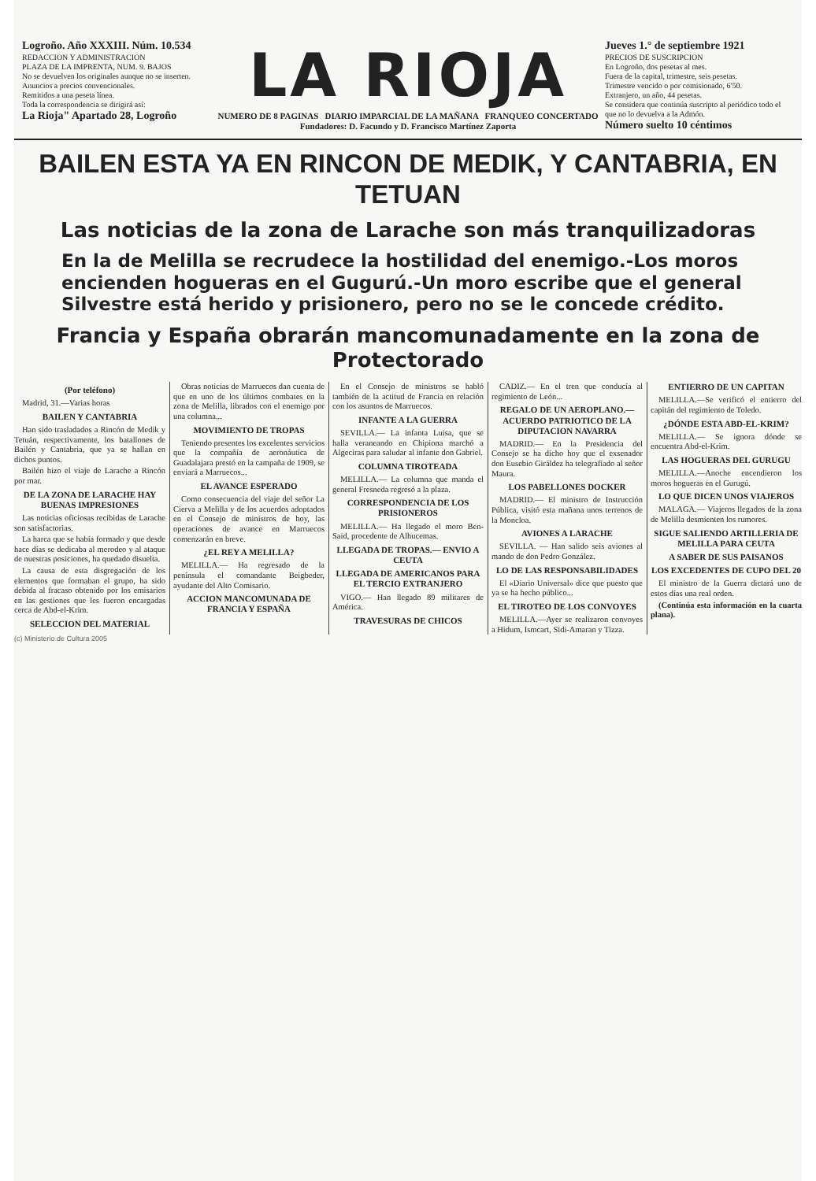Logroño. Año XXXIII. Núm. 10.534
REDACCION Y ADMINISTRACION
PLAZA DE LA IMPRENTA, NUM. 9. BAJOS
No se devuelven los originales aunque no se inserten.
Anuncios a precios convencionales.
Remitidos a una peseta línea.
Toda la correspondencia se dirigirá así:
La Rioja" Apartado 28, Logroño
LA RIOJA
NUMERO DE 8 PAGINAS DIARIO IMPARCIAL DE LA MAÑANA FRANQUEO CONCERTADO
Fundadores: D. Facundo y D. Francisco Martínez Zaporta
Jueves 1.° de septiembre 1921
PRECIOS DE SUSCRIPCION
En Logroño, dos pesetas al mes.
Fuera de la capital, trimestre, seis pesetas.
Trimestre vencido o por comisionado, 6'50.
Extranjero, un año, 44 pesetas.
Se considera que continúa suscripto al periódico todo el que no lo devuelva a la Admón.
Número suelto 10 céntimos
BAILEN ESTA YA EN RINCON DE MEDIK, Y CANTABRIA, EN TETUAN
Las noticias de la zona de Larache son más tranquilizadoras
En la de Melilla se recrudece la hostilidad del enemigo.-Los moros encienden hogueras en el Gugurú.-Un moro escribe que el general Silvestre está herido y prisionero, pero no se le concede crédito.
Francia y España obrarán mancomunadamente en la zona de Protectorado
(Por teléfono)
Madrid, 31.—Varias horas
BAILEN Y CANTABRIA
Han sido trasladados a Rincón de Medik y Tetuán, respectivamente, los batallones de Bailén y Cantabria, que ya se hallan en dichos puntos.
Bailén hizo el viaje de Larache a Rincón por mar.
DE LA ZONA DE LARACHE HAY BUENAS IMPRESIONES
Las noticias oficiosas recibidas de Larache son satisfactorias.
La harca que se había formado y que desde hace días se dedicaba al merodeo y al ataque de nuestras posiciones, ha quedado disuelta.
La causa de esta disgregación de los elementos que formaban el grupo, ha sido debida al fracaso obtenido por los emisarios en las gestiones que les fueron encargadas cerca de Abd-el-Krim.
SELECCION DEL MATERIAL
Obras noticias de Marruecos dan cuenta de que en uno de los últimos combates en la zona de Melilla, librados con el enemigo por una columna...
MOVIMIENTO DE TROPAS
Teniendo presentes los excelentes servicios que la compañía de aeronáutica de Guadalajara prestó en la campaña de 1909, se enviará a Marruecos...
EL AVANCE ESPERADO
Como consecuencia del viaje del señor La Cierva a Melilla y de los acuerdos adoptados en el Consejo de ministros de hoy, las operaciones de avance en Marruecos comenzarán en breve.
¿EL REY A MELILLA?
MELILLA.— Ha regresado de la península el comandante Beigbeder, ayudante del Alto Comisario.
ACCION MANCOMUNADA DE FRANCIA Y ESPAÑA
En el Consejo de ministros se habló también de la actitud de Francia en relación con los asuntos de Marruecos.
INFANTE A LA GUERRA
SEVILLA.— La infanta Luisa, que se halla veraneando en Chipiona marchó a Algeciras para saludar al infante don Gabriel.
COLUMNA TIROTEADA
MELILLA.— La columna que manda el general Fresneda regresó a la plaza.
CORRESPONDENCIA DE LOS PRISIONEROS
MELILLA.— Ha llegado el moro Ben-Said, procedente de Alhucemas.
LLEGADA DE TROPAS.— ENVIO A CEUTA
LLEGADA DE AMERICANOS PARA EL TERCIO EXTRANJERO
VIGO.— Han llegado 89 militares de América.
TRAVESURAS DE CHICOS
CADIZ.— En el tren que conducía al regimiento de León...
REGALO DE UN AEROPLANO.—ACUERDO PATRIOTICO DE LA DIPUTACION NAVARRA
MADRID.— En la Presidencia del Consejo se ha dicho hoy que el exsenador don Eusebio Giráldez ha telegrafiado al señor Maura.
LOS PABELLONES DOCKER
MADRID.— El ministro de Instrucción Pública, visitó esta mañana unos terrenos de la Moncloa.
AVIONES A LARACHE
SEVILLA. — Han salido seis aviones al mando de don Pedro González.
LO DE LAS RESPONSABILIDADES
El «Diario Universal» dice que puesto que ya se ha hecho público...
EL TIROTEO DE LOS CONVOYES
MELILLA.—Ayer se realizaron convoyes a Hidum, Ismcart, Sidi-Amaran y Tizza.
ENTIERRO DE UN CAPITAN
MELILLA.—Se verificó el entierro del capitán del regimiento de Toledo.
¿DÓNDE ESTA ABD-EL-KRIM?
MELILLA.— Se ignora dónde se encuentra Abd-el-Krim.
LAS HOGUERAS DEL GURUGU
MELILLA.—Anoche encendieron los moros hogueras en el Gurugú.
LO QUE DICEN UNOS VIAJEROS
MALAGA.— Viajeros llegados de la zona de Melilla desmienten los rumores.
SIGUE SALIENDO ARTILLERIA DE MELILLA PARA CEUTA
A SABER DE SUS PAISANOS
LOS EXCEDENTES DE CUPO DEL 20
El ministro de la Guerra dictará uno de estos días una real orden.
(Continúa esta información en la cuarta plana).
(c) Ministerio de Cultura 2005